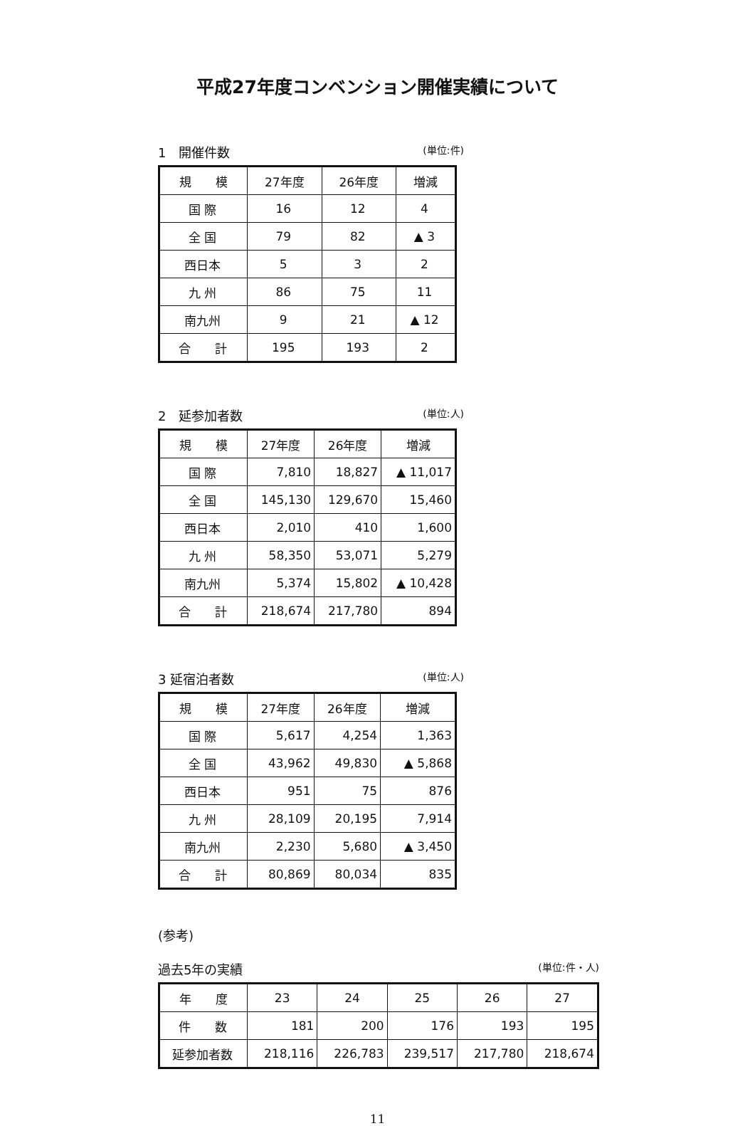平成27年度コンベンション開催実績について
1　開催件数 (単位:件)
| 規 模 | 27年度 | 26年度 | 増減 |
| --- | --- | --- | --- |
| 国 際 | 16 | 12 | 4 |
| 全 国 | 79 | 82 | ▲ 3 |
| 西日本 | 5 | 3 | 2 |
| 九 州 | 86 | 75 | 11 |
| 南九州 | 9 | 21 | ▲ 12 |
| 合 計 | 195 | 193 | 2 |
2　延参加者数 (単位:人)
| 規 模 | 27年度 | 26年度 | 増減 |
| --- | --- | --- | --- |
| 国 際 | 7,810 | 18,827 | ▲ 11,017 |
| 全 国 | 145,130 | 129,670 | 15,460 |
| 西日本 | 2,010 | 410 | 1,600 |
| 九 州 | 58,350 | 53,071 | 5,279 |
| 南九州 | 5,374 | 15,802 | ▲ 10,428 |
| 合 計 | 218,674 | 217,780 | 894 |
3 延宿泊者数 (単位:人)
| 規 模 | 27年度 | 26年度 | 増減 |
| --- | --- | --- | --- |
| 国 際 | 5,617 | 4,254 | 1,363 |
| 全 国 | 43,962 | 49,830 | ▲ 5,868 |
| 西日本 | 951 | 75 | 876 |
| 九 州 | 28,109 | 20,195 | 7,914 |
| 南九州 | 2,230 | 5,680 | ▲ 3,450 |
| 合 計 | 80,869 | 80,034 | 835 |
(参考)
過去5年の実績 (単位:件・人)
| 年 度 | 23 | 24 | 25 | 26 | 27 |
| --- | --- | --- | --- | --- | --- |
| 件 数 | 181 | 200 | 176 | 193 | 195 |
| 延参加者数 | 218,116 | 226,783 | 239,517 | 217,780 | 218,674 |
11